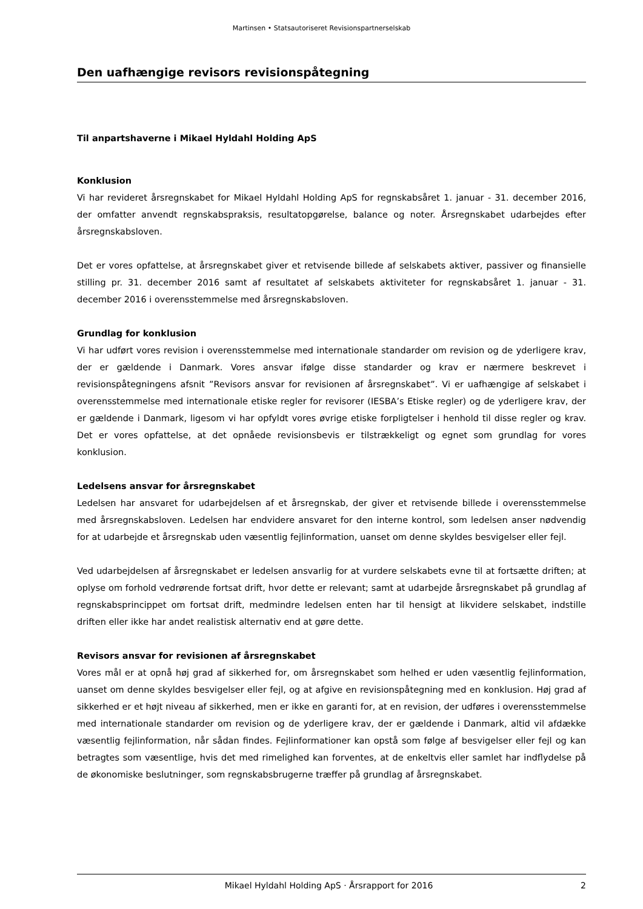Martinsen • Statsautoriseret Revisionspartnerselskab
Den uafhængige revisors revisionspåtegning
Til anpartshaverne i Mikael Hyldahl Holding ApS
Konklusion
Vi har revideret årsregnskabet for Mikael Hyldahl Holding ApS for regnskabsåret 1. januar - 31. december 2016, der omfatter anvendt regnskabspraksis, resultatopgørelse, balance og noter. Årsregnskabet udarbejdes efter årsregnskabsloven.
Det er vores opfattelse, at årsregnskabet giver et retvisende billede af selskabets aktiver, passiver og finansielle stilling pr. 31. december 2016 samt af resultatet af selskabets aktiviteter for regnskabsåret 1. januar - 31. december 2016 i overensstemmelse med årsregnskabsloven.
Grundlag for konklusion
Vi har udført vores revision i overensstemmelse med internationale standarder om revision og de yderligere krav, der er gældende i Danmark. Vores ansvar ifølge disse standarder og krav er nærmere beskrevet i revisionspåtegningens afsnit ”Revisors ansvar for revisionen af årsregnskabet”. Vi er uafhængige af selskabet i overensstemmelse med internationale etiske regler for revisorer (IESBA’s Etiske regler) og de yderligere krav, der er gældende i Danmark, ligesom vi har opfyldt vores øvrige etiske forpligtelser i henhold til disse regler og krav. Det er vores opfattelse, at det opnåede revisionsbevis er tilstrækkeligt og egnet som grundlag for vores konklusion.
Ledelsens ansvar for årsregnskabet
Ledelsen har ansvaret for udarbejdelsen af et årsregnskab, der giver et retvisende billede i overensstemmelse med årsregnskabsloven. Ledelsen har endvidere ansvaret for den interne kontrol, som ledelsen anser nødvendig for at udarbejde et årsregnskab uden væsentlig fejlinformation, uanset om denne skyldes besvigelser eller fejl.
Ved udarbejdelsen af årsregnskabet er ledelsen ansvarlig for at vurdere selskabets evne til at fortsætte driften; at oplyse om forhold vedrørende fortsat drift, hvor dette er relevant; samt at udarbejde årsregnskabet på grundlag af regnskabsprincippet om fortsat drift, medmindre ledelsen enten har til hensigt at likvidere selskabet, indstille driften eller ikke har andet realistisk alternativ end at gøre dette.
Revisors ansvar for revisionen af årsregnskabet
Vores mål er at opnå høj grad af sikkerhed for, om årsregnskabet som helhed er uden væsentlig fejlinformation, uanset om denne skyldes besvigelser eller fejl, og at afgive en revisionspåtegning med en konklusion. Høj grad af sikkerhed er et højt niveau af sikkerhed, men er ikke en garanti for, at en revision, der udføres i overensstemmelse med internationale standarder om revision og de yderligere krav, der er gældende i Danmark, altid vil afdække væsentlig fejlinformation, når sådan findes. Fejlinformationer kan opstå som følge af besvigelser eller fejl og kan betragtes som væsentlige, hvis det med rimelighed kan forventes, at de enkeltvis eller samlet har indflydelse på de økonomiske beslutninger, som regnskabsbrugerne træffer på grundlag af årsregnskabet.
Mikael Hyldahl Holding ApS · Årsrapport for 2016 2